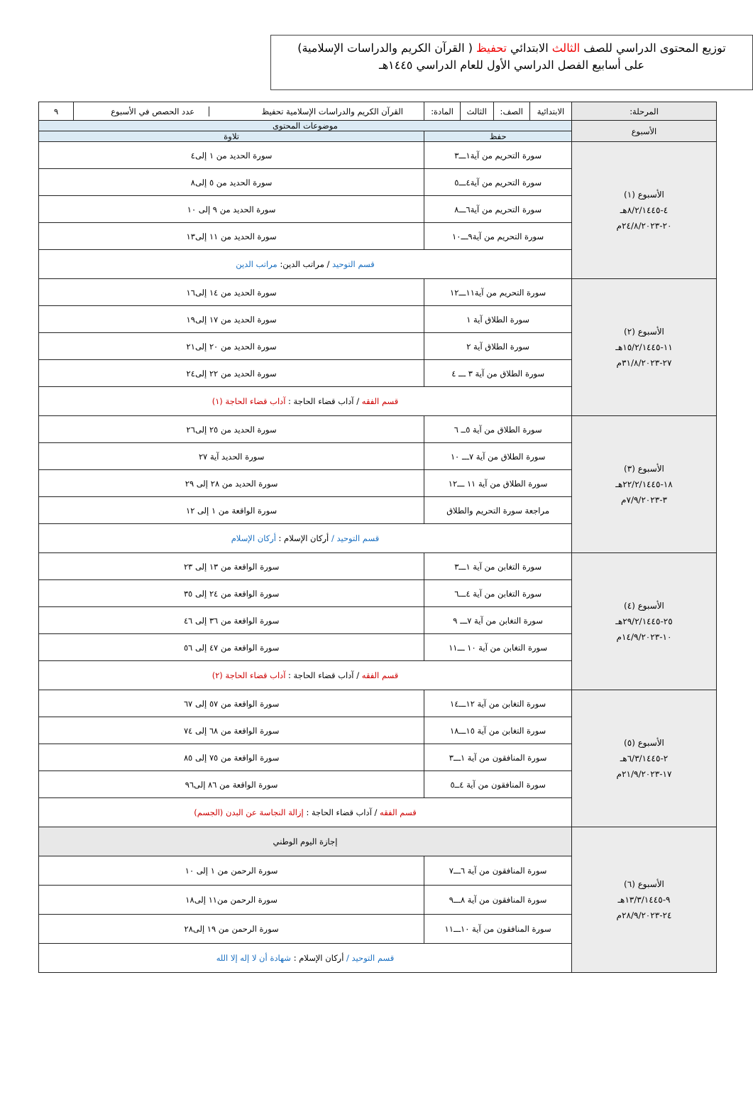توزيع المحتوى الدراسي للصف الثالث الابتدائي تحفيظ ( القرآن الكريم والدراسات الإسلامية)
على أسابيع الفصل الدراسي الأول للعام الدراسي ١٤٤٥هـ
| المرحلة: | الابتدائية | الصف: | الثالث | المادة: | القرآن الكريم والدراسات الإسلامية تحفيظ عدد الحصص في الأسبوع | ٩ |
| الأسبوع | موضوعات المحتوى | | | | | |
| | حفظ | | | | تلاوة | |
| الأسبوع (١) ٤-٨/٢/١٤٤٥هـ ٢٠-٢٤/٨/٢٠٢٣م | سورة التحريم من آية١ـــ٣ | | | | سورة الحديد من ١ إلى٤ | |
| | سورة التحريم من آية٤ـــ٥ | | | | سورة الحديد من ٥ إلى٨ | |
| | سورة التحريم من آية٦ـــ٨ | | | | سورة الحديد من ٩ إلى ١٠ | |
| | سورة التحريم من آية٩ـــ١٠ | | | | سورة الحديد من ١١ إلى١٣ | |
| | قسم التوحيد / مراتب الدين: مراتب الدين | | | | | |
| الأسبوع (٢) ١١-١٥/٢/١٤٤٥هـ ٢٧-٣١/٨/٢٠٢٣م | سورة التحريم من آية١١ـــ١٢ | | | | سورة الحديد من ١٤ إلى١٦ | |
| | سورة الطلاق آية ١ | | | | سورة الحديد من ١٧ إلى١٩ | |
| | سورة الطلاق آية ٢ | | | | سورة الحديد من ٢٠ إلى٢١ | |
| | سورة الطلاق من آية ٣ ـــ ٤ | | | | سورة الحديد من ٢٢ إلى٢٤ | |
| | قسم الفقه / آداب قضاء الحاجة : آداب قضاء الحاجة (١) | | | | | |
| الأسبوع (٣) ١٨-٢٢/٢/١٤٤٥هـ ٣-٧/٩/٢٠٢٣م | سورة الطلاق من آية ٥ــ ٦ | | | | سورة الحديد من ٢٥ إلى٢٦ | |
| | سورة الطلاق من آية ٧ـــ ١٠ | | | | سورة الحديد آية ٢٧ | |
| | سورة الطلاق من آية ١١ ـــ١٢ | | | | سورة الحديد من ٢٨ إلى ٢٩ | |
| | مراجعة سورة التحريم والطلاق | | | | سورة الواقعة من ١ إلى ١٢ | |
| | قسم التوحيد / أركان الإسلام : أركان الإسلام | | | | | |
| الأسبوع (٤) ٢٥-٢٩/٢/١٤٤٥هـ ١٠-١٤/٩/٢٠٢٣م | سورة التغابن من آية ١ـــ٣ | | | | سورة الواقعة من ١٣ إلى ٢٣ | |
| | سورة التغابن من آية ٤ـــ٦ | | | | سورة الواقعة من ٢٤ إلى ٣٥ | |
| | سورة التغابن من آية ٧ـــ ٩ | | | | سورة الواقعة من ٣٦ إلى ٤٦ | |
| | سورة التغابن من آية ١٠ ـــ١١ | | | | سورة الواقعة من ٤٧ إلى ٥٦ | |
| | قسم الفقه / آداب قضاء الحاجة : آداب قضاء الحاجة (٢) | | | | | |
| الأسبوع (٥) ٢-٦/٣/١٤٤٥هـ ١٧-٢١/٩/٢٠٢٣م | سورة التغابن من آية ١٢ـــ١٤ | | | | سورة الواقعة من ٥٧ إلى ٦٧ | |
| | سورة التغابن من آية ١٥ـــ١٨ | | | | سورة الواقعة من ٦٨ إلى ٧٤ | |
| | سورة المنافقون من آية ١ـــ٣ | | | | سورة الواقعة من ٧٥ إلى ٨٥ | |
| | سورة المنافقون من آية ٤ــ٥ | | | | سورة الواقعة من ٨٦ إلى٩٦ | |
| | قسم الفقه / آداب قضاء الحاجة : إزالة النجاسة عن البدن (الجسم) | | | | | |
| الأسبوع (٦) ٩-١٣/٣/١٤٤٥هـ ٢٤-٢٨/٩/٢٠٢٣م | إجازة اليوم الوطني | | | | | |
| | سورة المنافقون من آية ٦ـــ٧ | | | | سورة الرحمن من ١ إلى ١٠ | |
| | سورة المنافقون من آية ٨ـــ٩ | | | | سورة الرحمن من١١ إلى١٨ | |
| | سورة المنافقون من آية ١٠ـــ١١ | | | | سورة الرحمن من ١٩ إلى٢٨ | |
| | قسم التوحيد / أركان الإسلام : شهادة أن لا إله إلا الله | | | | | |